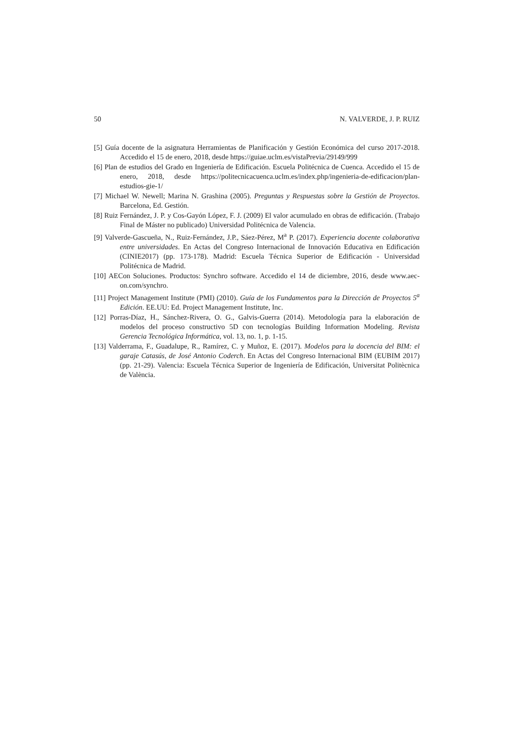50 N. VALVERDE, J. P. RUIZ
[5] Guía docente de la asignatura Herramientas de Planificación y Gestión Económica del curso 2017-2018. Accedido el 15 de enero, 2018, desde https://guiae.uclm.es/vistaPrevia/29149/999
[6] Plan de estudios del Grado en Ingeniería de Edificación. Escuela Politécnica de Cuenca. Accedido el 15 de enero, 2018, desde https://politecnicacuenca.uclm.es/index.php/ingenieria-de-edificacion/plan-estudios-gie-1/
[7] Michael W. Newell; Marina N. Grashina (2005). Preguntas y Respuestas sobre la Gestión de Proyectos. Barcelona, Ed. Gestión.
[8] Ruiz Fernández, J. P. y Cos-Gayón López, F. J. (2009) El valor acumulado en obras de edificación. (Trabajo Final de Máster no publicado) Universidad Politécnica de Valencia.
[9] Valverde-Gascueña, N., Ruiz-Fernández, J.P., Sáez-Pérez, M<sup>a</sup> P. (2017). Experiencia docente colaborativa entre universidades. En Actas del Congreso Internacional de Innovación Educativa en Edificación (CINIE2017) (pp. 173-178). Madrid: Escuela Técnica Superior de Edificación - Universidad Politécnica de Madrid.
[10] AECon Soluciones. Productos: Synchro software. Accedido el 14 de diciembre, 2016, desde www.aec-on.com/synchro.
[11] Project Management Institute (PMI) (2010). Guía de los Fundamentos para la Dirección de Proyectos 5<sup>a</sup> Edición. EE.UU: Ed. Project Management Institute, Inc.
[12] Porras-Díaz, H., Sánchez-Rivera, O. G., Galvis-Guerra (2014). Metodología para la elaboración de modelos del proceso constructivo 5D con tecnologías Building Information Modeling. Revista Gerencia Tecnológica Informática, vol. 13, no. 1, p. 1-15.
[13] Valderrama, F., Guadalupe, R., Ramírez, C. y Muñoz, E. (2017). Modelos para la docencia del BIM: el garaje Catasús, de José Antonio Coderch. En Actas del Congreso Internacional BIM (EUBIM 2017) (pp. 21-29). Valencia: Escuela Técnica Superior de Ingeniería de Edificación, Universitat Politècnica de València.